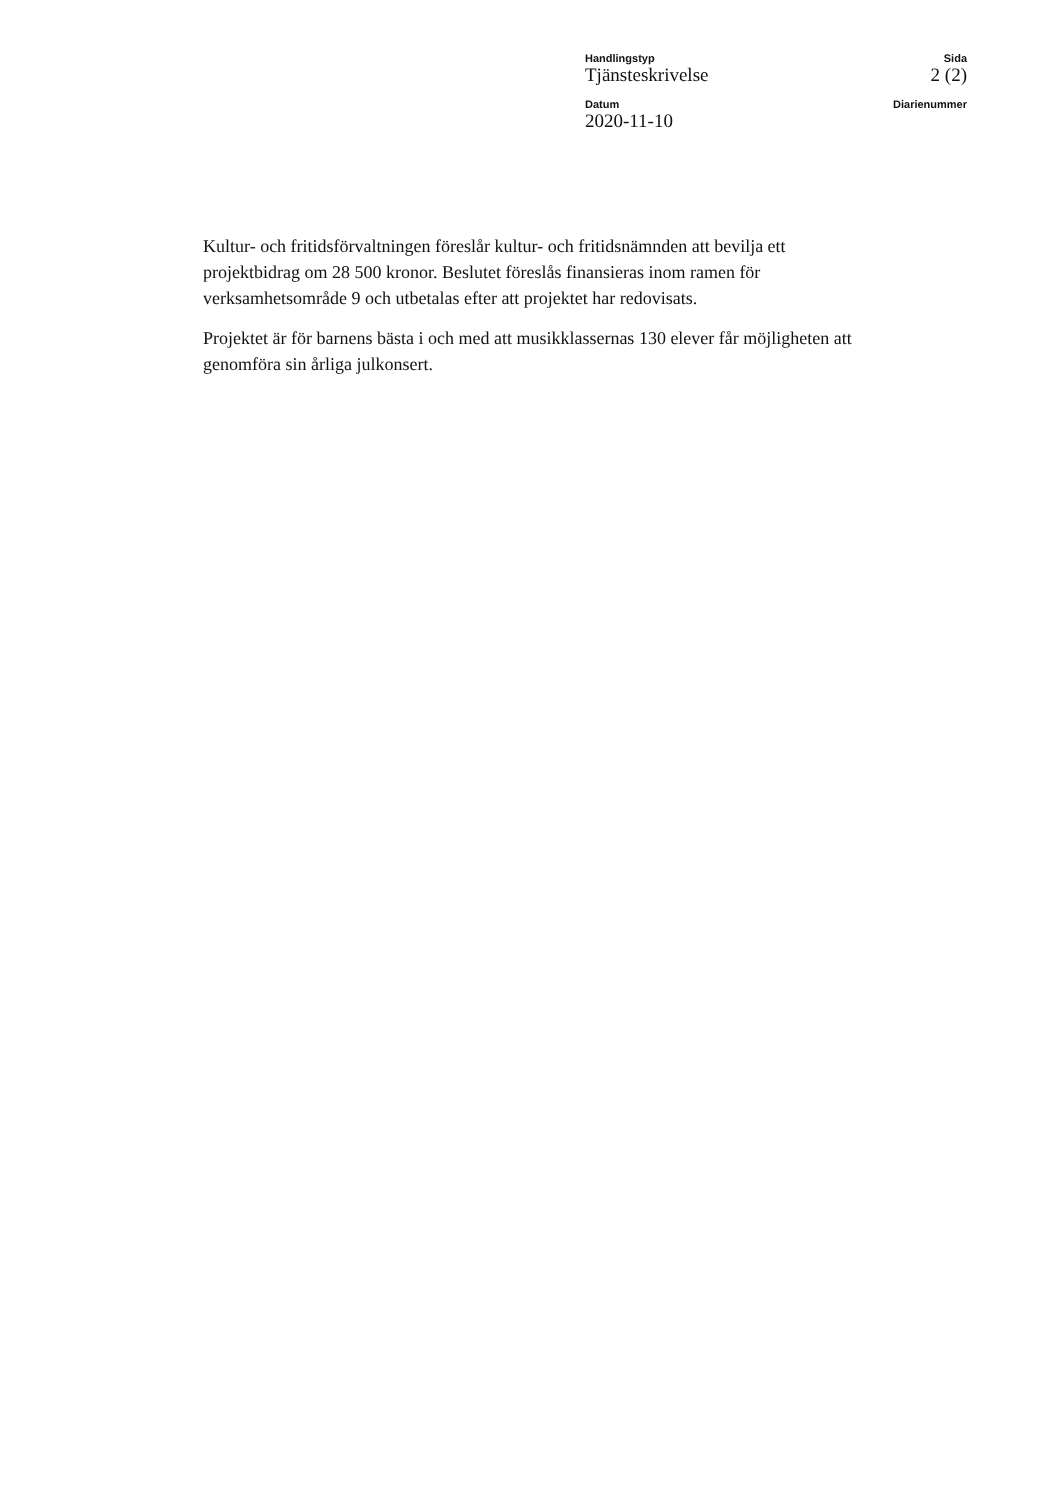Handlingstyp
Tjänsteskrivelse
Sida
2 (2)
Datum
2020-11-10
Diarienummer
Kultur- och fritidsförvaltningen föreslår kultur- och fritidsnämnden att bevilja ett projektbidrag om 28 500 kronor. Beslutet föreslås finansieras inom ramen för verksamhetsområde 9 och utbetalas efter att projektet har redovisats.
Projektet är för barnens bästa i och med att musikklassernas 130 elever får möjligheten att genomföra sin årliga julkonsert.